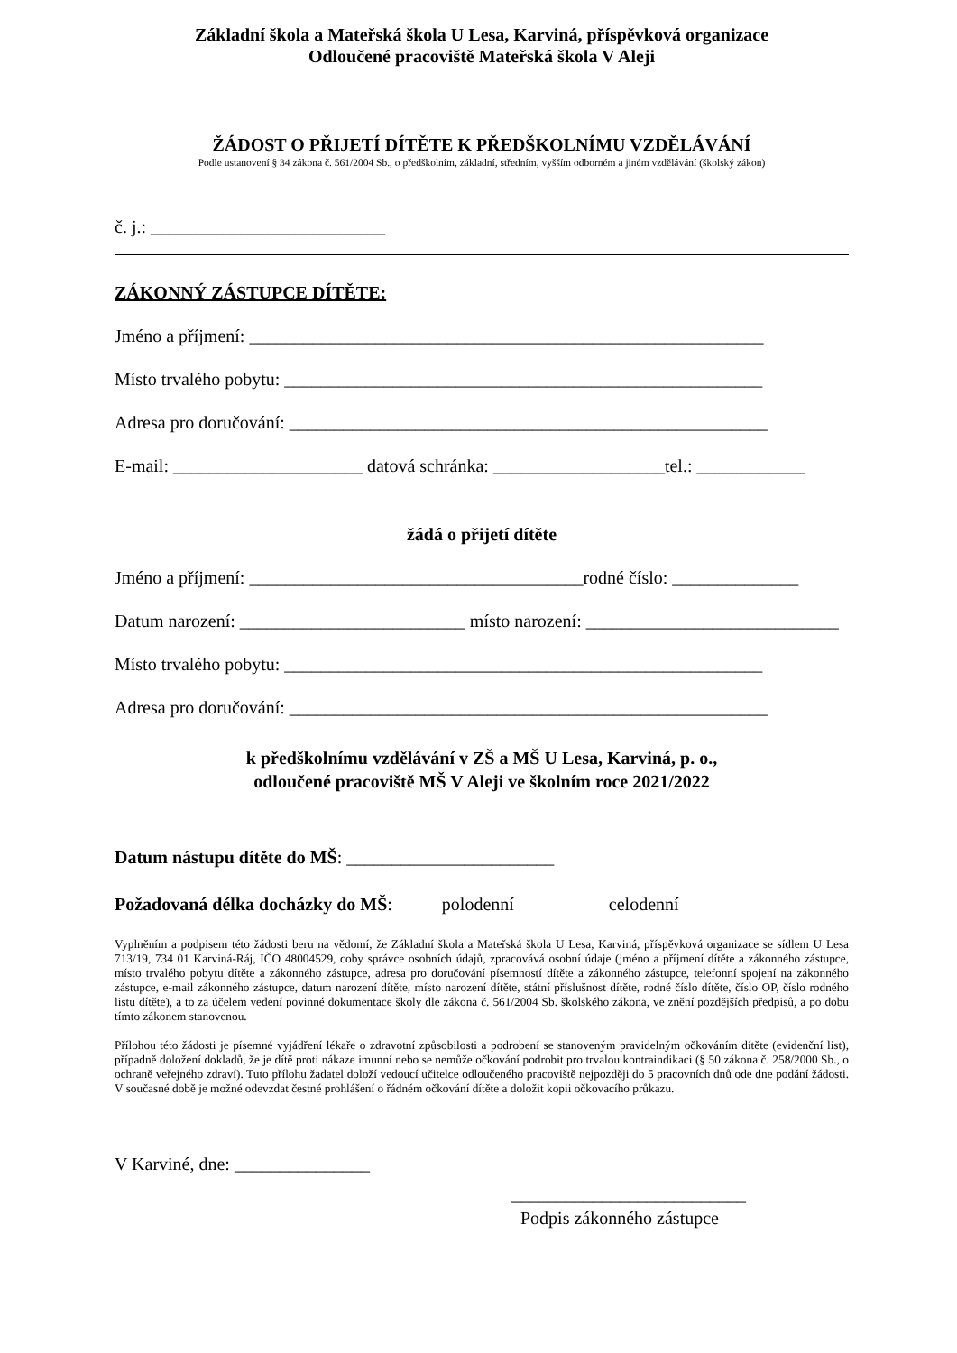Základní škola a Mateřská škola U Lesa, Karviná, příspěvková organizace
Odloučené pracoviště Mateřská škola V Aleji
ŽÁDOST O PŘIJETÍ DÍTĚTE K PŘEDŠKOLNÍMU VZDĚLÁVÁNÍ
Podle ustanovení § 34 zákona č. 561/2004 Sb., o předškolním, základní, středním, vyšším odborném a jiném vzdělávání (školský zákon)
č. j.: __________________________
ZÁKONNÝ ZÁSTUPCE DÍTĚTE:
Jméno a příjmení: _________________________________________________________
Místo trvalého pobytu: _____________________________________________________
Adresa pro doručování: _____________________________________________________
E-mail: _____________________ datová schránka: ___________________tel.: ____________
žádá o přijetí dítěte
Jméno a příjmení: _____________________________________rodné číslo: ______________
Datum narození: _________________________ místo narození: ____________________________
Místo trvalého pobytu: _____________________________________________________
Adresa pro doručování: _____________________________________________________
k předškolnímu vzdělávání v ZŠ a MŠ U Lesa, Karviná, p. o.,
odloučené pracoviště MŠ V Aleji ve školním roce 2021/2022
Datum nástupu dítěte do MŠ: _______________________
Požadovaná délka docházky do MŠ: polodenní celodenní
Vyplněním a podpisem této žádosti beru na vědomí, že Základní škola a Mateřská škola U Lesa, Karviná, příspěvková organizace se sídlem U Lesa 713/19, 734 01 Karviná-Ráj, IČO 48004529, coby správce osobních údajů, zpracovává osobní údaje (jméno a příjmení dítěte a zákonného zástupce, místo trvalého pobytu dítěte a zákonného zástupce, adresa pro doručování písemností dítěte a zákonného zástupce, telefonní spojení na zákonného zástupce, e-mail zákonného zástupce, datum narození dítěte, místo narození dítěte, státní příslušnost dítěte, rodné číslo dítěte, číslo OP, číslo rodného listu dítěte), a to za účelem vedení povinné dokumentace školy dle zákona č. 561/2004 Sb. školského zákona, ve znění pozdějších předpisů, a po dobu tímto zákonem stanovenou.
Přílohou této žádosti je písemné vyjádření lékaře o zdravotní způsobilosti a podrobení se stanoveným pravidelným očkováním dítěte (evidenční list), případně doložení dokladů, že je dítě proti nákaze imunní nebo se nemůže očkování podrobit pro trvalou kontraindikaci (§ 50 zákona č. 258/2000 Sb., o ochraně veřejného zdraví). Tuto přílohu žadatel doloží vedoucí učitelce odloučeného pracoviště nejpozději do 5 pracovních dnů ode dne podání žádosti. V současné době je možné odevzdat čestné prohlášení o řádném očkování dítěte a doložit kopii očkovacího průkazu.
V Karviné, dne: _______________
__________________________
Podpis zákonného zástupce